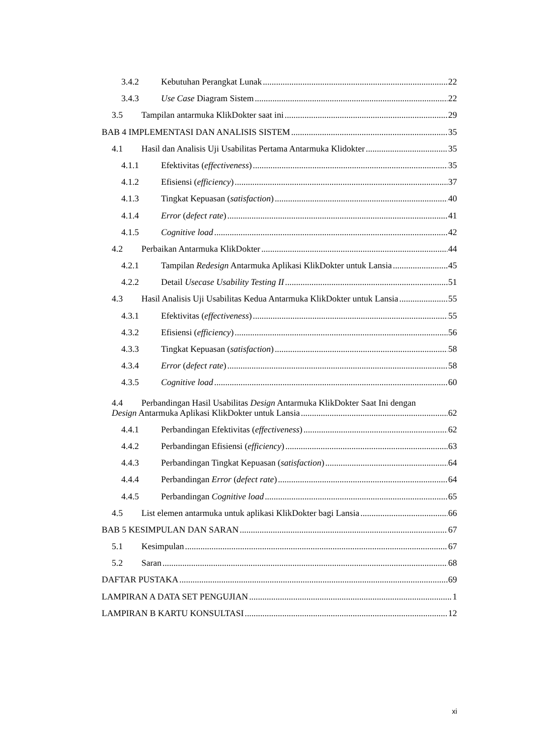3.4.2 Kebutuhan Perangkat Lunak 22
3.4.3 Use Case Diagram Sistem 22
3.5 Tampilan antarmuka KlikDokter saat ini 29
BAB 4 IMPLEMENTASI DAN ANALISIS SISTEM 35
4.1 Hasil dan Analisis Uji Usabilitas Pertama Antarmuka Klidokter 35
4.1.1 Efektivitas (effectiveness) 35
4.1.2 Efisiensi (efficiency) 37
4.1.3 Tingkat Kepuasan (satisfaction) 40
4.1.4 Error (defect rate) 41
4.1.5 Cognitive load 42
4.2 Perbaikan Antarmuka KlikDokter 44
4.2.1 Tampilan Redesign Antarmuka Aplikasi KlikDokter untuk Lansia 45
4.2.2 Detail Usecase Usability Testing II 51
4.3 Hasil Analisis Uji Usabilitas Kedua Antarmuka KlikDokter untuk Lansia 55
4.3.1 Efektivitas (effectiveness) 55
4.3.2 Efisiensi (efficiency) 56
4.3.3 Tingkat Kepuasan (satisfaction) 58
4.3.4 Error (defect rate) 58
4.3.5 Cognitive load 60
4.4 Perbandingan Hasil Usabilitas Design Antarmuka KlikDokter Saat Ini dengan
Design Antarmuka Aplikasi KlikDokter untuk Lansia 62
4.4.1 Perbandingan Efektivitas (effectiveness) 62
4.4.2 Perbandingan Efisiensi (efficiency) 63
4.4.3 Perbandingan Tingkat Kepuasan (satisfaction) 64
4.4.4 Perbandingan Error (defect rate) 64
4.4.5 Perbandingan Cognitive load 65
4.5 List elemen antarmuka untuk aplikasi KlikDokter bagi Lansia 66
BAB 5 KESIMPULAN DAN SARAN 67
5.1 Kesimpulan 67
5.2 Saran 68
DAFTAR PUSTAKA 69
LAMPIRAN A DATA SET PENGUJIAN 1
LAMPIRAN B KARTU KONSULTASI 12
xi